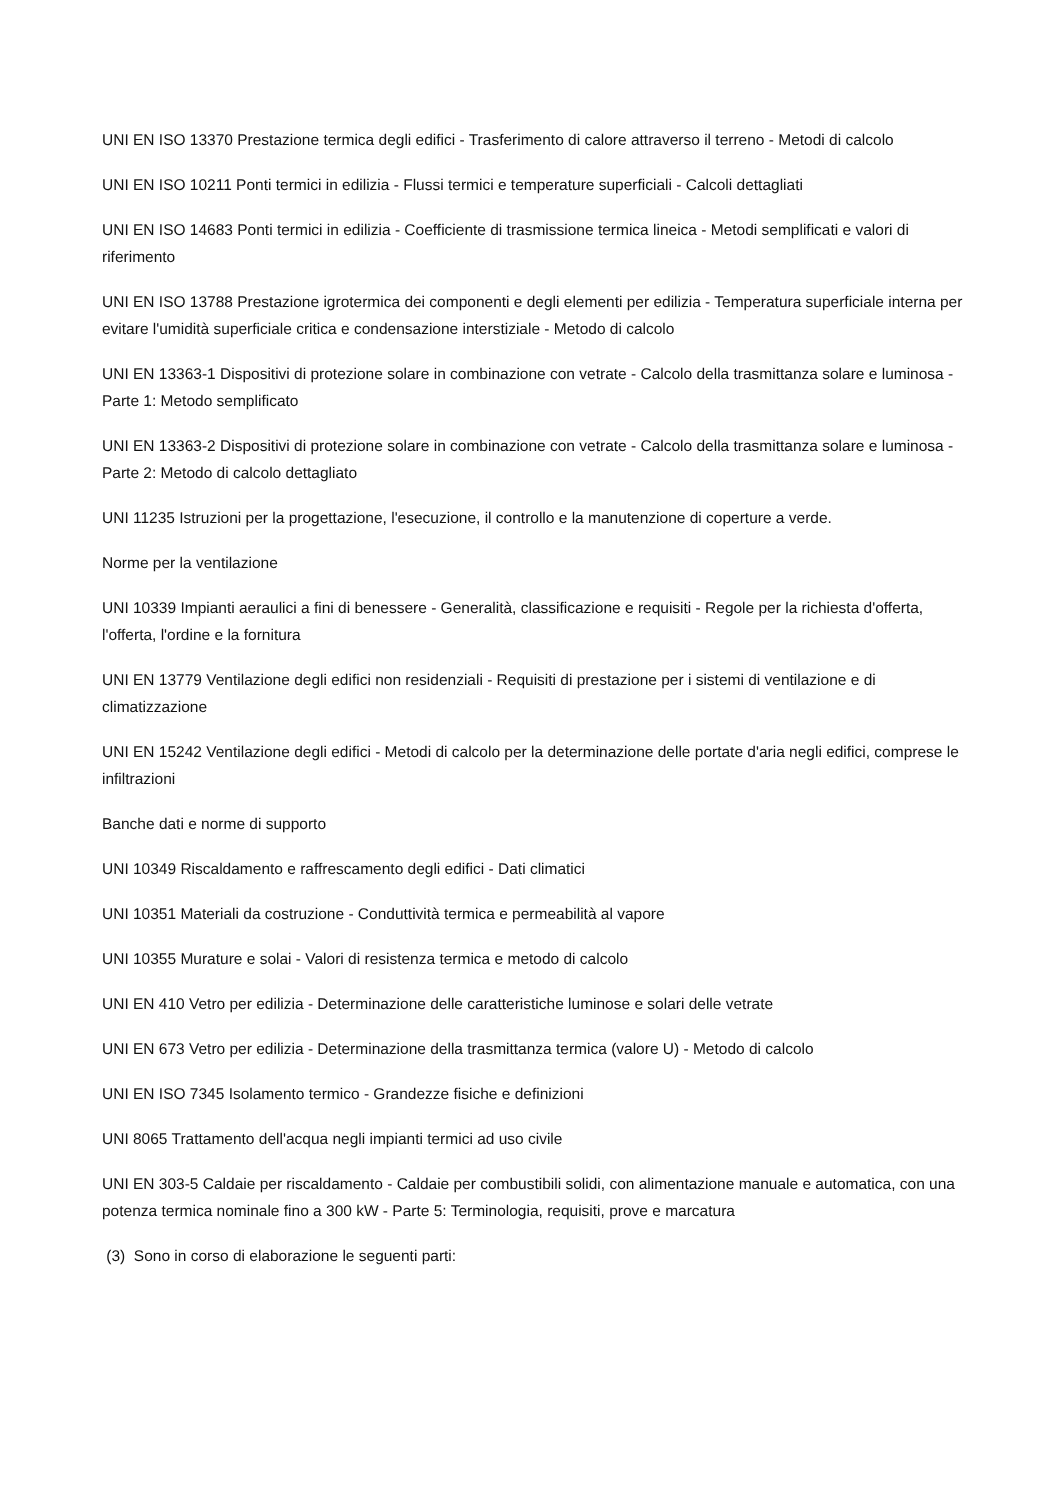UNI EN ISO 13370 Prestazione termica degli edifici - Trasferimento di calore attraverso il terreno - Metodi di calcolo
UNI EN ISO 10211 Ponti termici in edilizia - Flussi termici e temperature superficiali - Calcoli dettagliati
UNI EN ISO 14683 Ponti termici in edilizia - Coefficiente di trasmissione termica lineica - Metodi semplificati e valori di riferimento
UNI EN ISO 13788 Prestazione igrotermica dei componenti e degli elementi per edilizia - Temperatura superficiale interna per evitare l'umidità superficiale critica e condensazione interstiziale - Metodo di calcolo
UNI EN 13363-1 Dispositivi di protezione solare in combinazione con vetrate - Calcolo della trasmittanza solare e luminosa - Parte 1: Metodo semplificato
UNI EN 13363-2 Dispositivi di protezione solare in combinazione con vetrate - Calcolo della trasmittanza solare e luminosa - Parte 2: Metodo di calcolo dettagliato
UNI 11235 Istruzioni per la progettazione, l'esecuzione, il controllo e la manutenzione di coperture a verde.
Norme per la ventilazione
UNI 10339 Impianti aeraulici a fini di benessere - Generalità, classificazione e requisiti - Regole per la richiesta d'offerta, l'offerta, l'ordine e la fornitura
UNI EN 13779 Ventilazione degli edifici non residenziali - Requisiti di prestazione per i sistemi di ventilazione e di climatizzazione
UNI EN 15242 Ventilazione degli edifici - Metodi di calcolo per la determinazione delle portate d'aria negli edifici, comprese le infiltrazioni
Banche dati e norme di supporto
UNI 10349 Riscaldamento e raffrescamento degli edifici - Dati climatici
UNI 10351 Materiali da costruzione - Conduttività termica e permeabilità al vapore
UNI 10355 Murature e solai - Valori di resistenza termica e metodo di calcolo
UNI EN 410 Vetro per edilizia - Determinazione delle caratteristiche luminose e solari delle vetrate
UNI EN 673 Vetro per edilizia - Determinazione della trasmittanza termica (valore U) - Metodo di calcolo
UNI EN ISO 7345 Isolamento termico - Grandezze fisiche e definizioni
UNI 8065 Trattamento dell'acqua negli impianti termici ad uso civile
UNI EN 303-5 Caldaie per riscaldamento - Caldaie per combustibili solidi, con alimentazione manuale e automatica, con una potenza termica nominale fino a 300 kW - Parte 5: Terminologia, requisiti, prove e marcatura
(3) Sono in corso di elaborazione le seguenti parti: